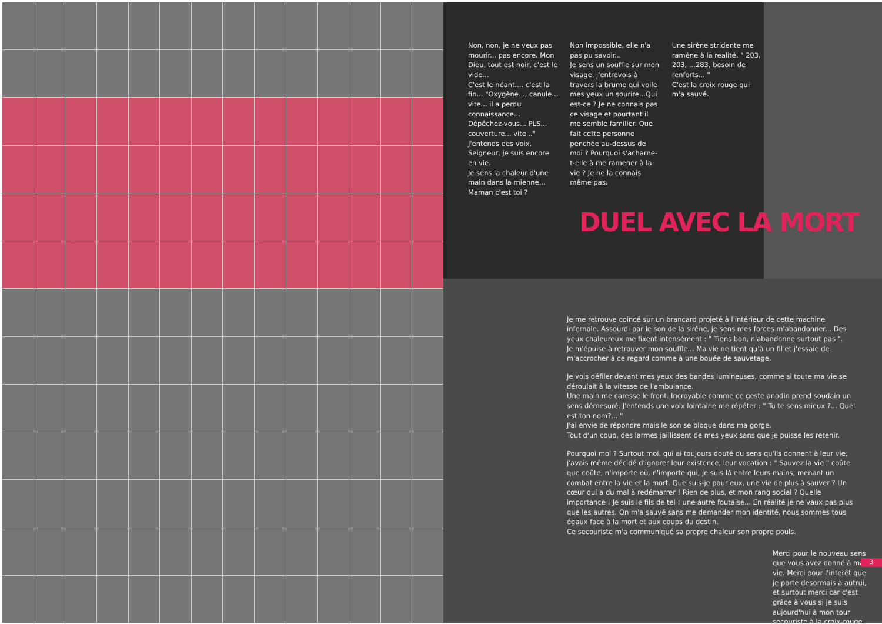Non, non, je ne veux pas mourir... pas encore. Mon Dieu, tout est noir, c'est le vide...
C'est le néant.... c'est la fin... "Oxygène..., canule... vite... il a perdu connaissance... Dépêchez-vous... PLS... couverture... vite..."
J'entends des voix, Seigneur, je suis encore en vie.
Je sens la chaleur d'une main dans la mienne... Maman c'est toi ?
Non impossible, elle n'a pas pu savoir...
Je sens un souffle sur mon visage, j'entrevois à travers la brume qui voile mes yeux un sourire...Qui est-ce ? Je ne connais pas ce visage et pourtant il me semble familier. Que fait cette personne penchée au-dessus de moi ? Pourquoi s'acharne-t-elle à me ramener à la vie ? Je ne la connais même pas.
Une sirène stridente me ramène à la realité. " 203, 203, ...283, besoin de renforts... "
C'est la croix rouge qui m'a sauvé.
DUEL AVEC LA MORT
Je me retrouve coincé sur un brancard projeté à l'intérieur de cette machine infernale. Assourdi par le son de la sirène, je sens mes forces m'abandonner... Des yeux chaleureux me fixent intensément : " Tiens bon, n'abandonne surtout pas ".
Je m'épuise à retrouver mon souffle... Ma vie ne tient qu'à un fil et j'essaie de m'accrocher à ce regard comme à une bouée de sauvetage.
Je vois défiler devant mes yeux des bandes lumineuses, comme si toute ma vie se déroulait à la vitesse de l'ambulance.
Une main me caresse le front. Incroyable comme ce geste anodin prend soudain un sens démesuré. J'entends une voix lointaine me répéter : " Tu te sens mieux ?... Quel est ton nom?... "
J'ai envie de répondre mais le son se bloque dans ma gorge.
Tout d'un coup, des larmes jaillissent de mes yeux sans que je puisse les retenir.
Pourquoi moi ? Surtout moi, qui ai toujours douté du sens qu'ils donnent à leur vie, j'avais même décidé d'ignorer leur existence, leur vocation : " Sauvez la vie " coûte que coûte, n'importe où, n'importe qui, je suis là entre leurs mains, menant un combat entre la vie et la mort. Que suis-je pour eux, une vie de plus à sauver ? Un cœur qui a du mal à redémarrer ! Rien de plus, et mon rang social ? Quelle importance ! Je suis le fils de tel ! une autre foutaise... En réalité je ne vaux pas plus que les autres. On m'a sauvé sans me demander mon identité, nous sommes tous égaux face à la mort et aux coups du destin.
Ce secouriste m'a communiqué sa propre chaleur son propre pouls.
Merci pour le nouveau sens que vous avez donné à ma vie. Merci pour l'interêt que je porte desormais à autrui, et surtout merci car c'est grâce à vous si je suis aujourd'hui à mon tour secouriste à la croix-rouge.
3